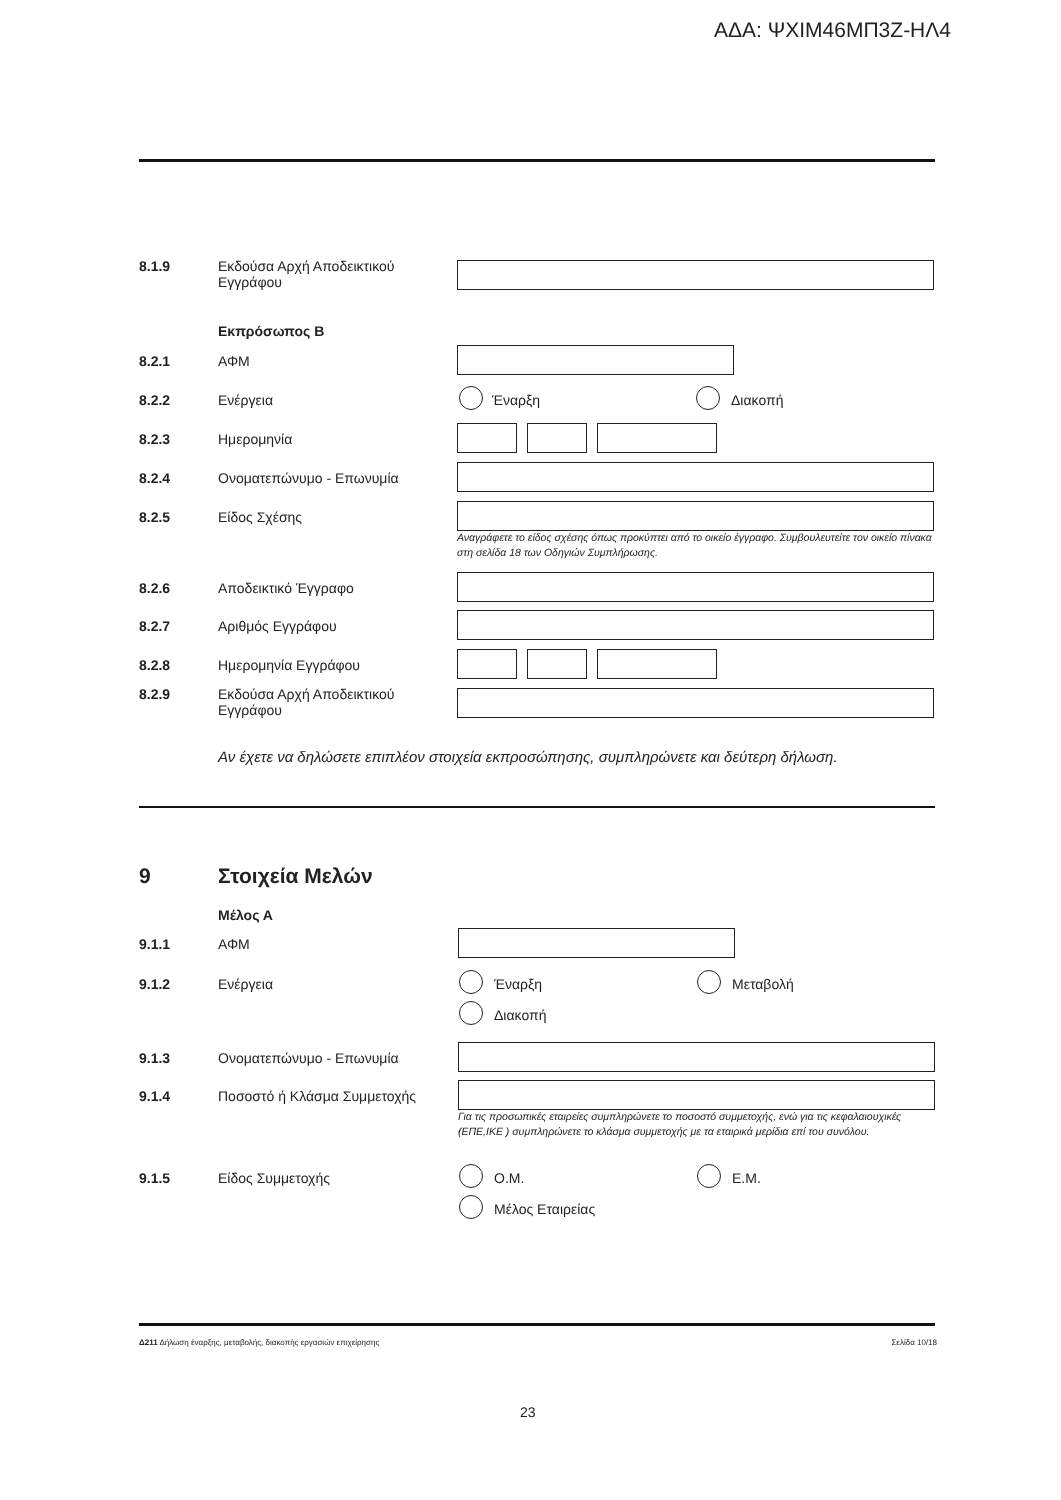ΑΔΑ: ΨΧΙΜ46ΜΠ3Ζ-ΗΛ4
8.1.9 Εκδούσα Αρχή Αποδεικτικού Εγγράφου
Εκπρόσωπος Β
8.2.1 ΑΦΜ
8.2.2 Ενέργεια Έναρξη Διακοπή
8.2.3 Ημερομηνία
8.2.4 Ονοματεπώνυμο - Επωνυμία
8.2.5 Είδος Σχέσης
Αναγράφετε το είδος σχέσης όπως προκύπτει από το οικείο έγγραφο. Συμβουλευτείτε τον οικείο πίνακα στη σελίδα 18 των Οδηγιών Συμπλήρωσης.
8.2.6 Αποδεικτικό Έγγραφο
8.2.7 Αριθμός Εγγράφου
8.2.8 Ημερομηνία Εγγράφου
8.2.9 Εκδούσα Αρχή Αποδεικτικού Εγγράφου
Αν έχετε να δηλώσετε επιπλέον στοιχεία εκπροσώπησης, συμπληρώνετε και δεύτερη δήλωση.
9 Στοιχεία Μελών
Μέλος Α
9.1.1 ΑΦΜ
9.1.2 Ενέργεια Έναρξη Μεταβολή
Διακοπή
9.1.3 Ονοματεπώνυμο - Επωνυμία
9.1.4 Ποσοστό ή Κλάσμα Συμμετοχής
Για τις προσωπικές εταιρείες συμπληρώνετε το ποσοστό συμμετοχής, ενώ για τις κεφαλαιουχικές (ΕΠΕ,ΙΚΕ ) συμπληρώνετε το κλάσμα συμμετοχής με τα εταιρικά μερίδια επί του συνόλου.
9.1.5 Είδος Συμμετοχής Ο.Μ. Ε.Μ.
Μέλος Εταιρείας
Δ211 Δήλωση έναρξης, μεταβολής, διακοπής εργασιών επιχείρησης Σελίδα 10/18
23